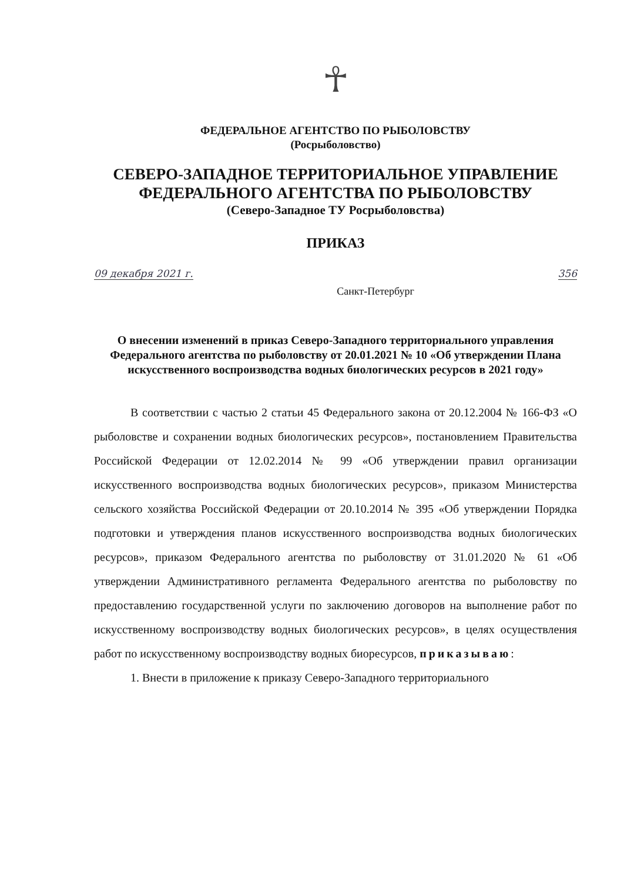☥
ФЕДЕРАЛЬНОЕ АГЕНТСТВО ПО РЫБОЛОВСТВУ
(Росрыболовство)
СЕВЕРО-ЗАПАДНОЕ ТЕРРИТОРИАЛЬНОЕ УПРАВЛЕНИЕ
ФЕДЕРАЛЬНОГО АГЕНТСТВА ПО РЫБОЛОВСТВУ
(Северо-Западное ТУ Росрыболовства)
ПРИКАЗ
09 декабря 2021 г. Санкт-Петербург 356
О внесении изменений в приказ Северо-Западного территориального управления Федерального агентства по рыболовству от 20.01.2021 № 10 «Об утверждении Плана искусственного воспроизводства водных биологических ресурсов в 2021 году»
В соответствии с частью 2 статьи 45 Федерального закона от 20.12.2004 № 166-ФЗ «О рыболовстве и сохранении водных биологических ресурсов», постановлением Правительства Российской Федерации от 12.02.2014 № 99 «Об утверждении правил организации искусственного воспроизводства водных биологических ресурсов», приказом Министерства сельского хозяйства Российской Федерации от 20.10.2014 № 395 «Об утверждении Порядка подготовки и утверждения планов искусственного воспроизводства водных биологических ресурсов», приказом Федерального агентства по рыболовству от 31.01.2020 № 61 «Об утверждении Административного регламента Федерального агентства по рыболовству по предоставлению государственной услуги по заключению договоров на выполнение работ по искусственному воспроизводству водных биологических ресурсов», в целях осуществления работ по искусственному воспроизводству водных биоресурсов, приказываю:
1. Внести в приложение к приказу Северо-Западного территориального